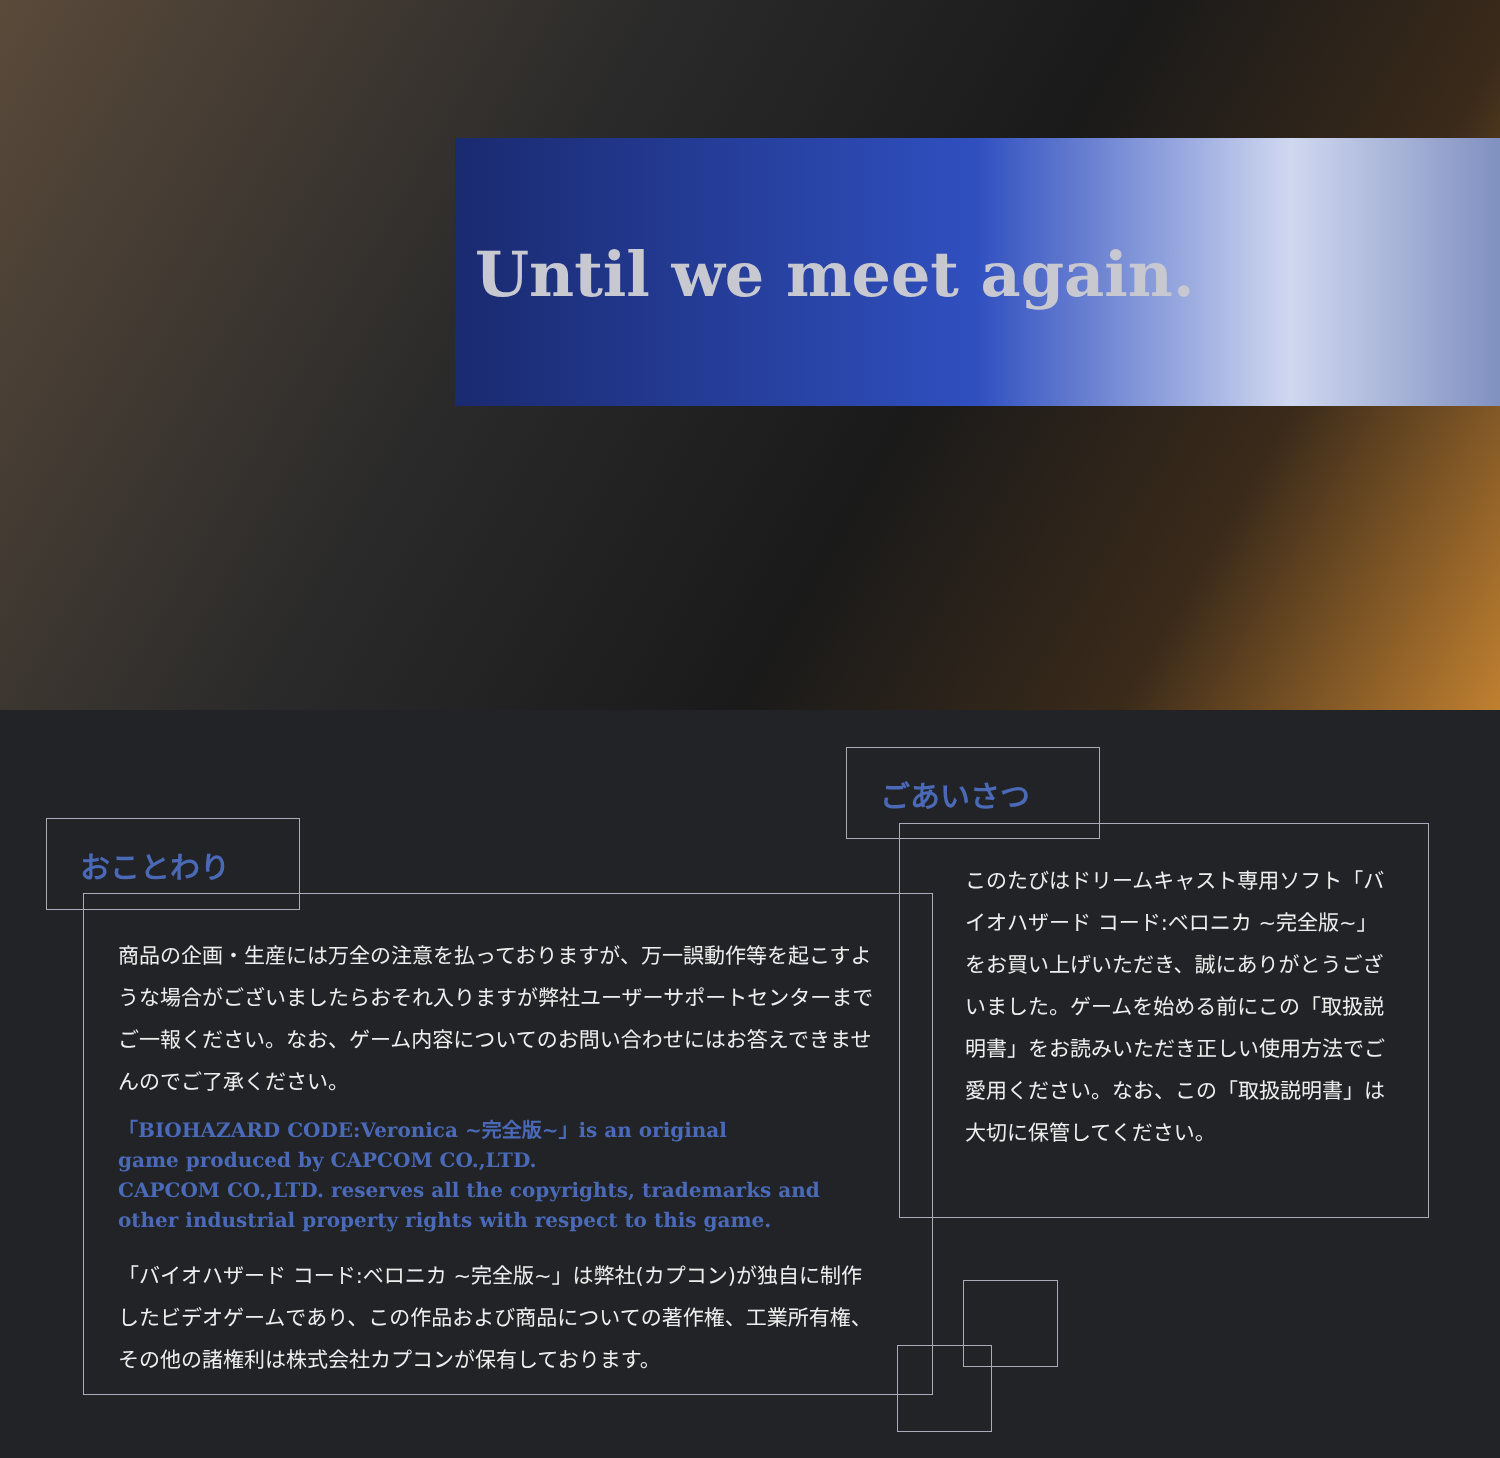Until we meet again.
おことわり
ごあいさつ
商品の企画・生産には万全の注意を払っておりますが、万一誤動作等を起こすような場合がございましたらおそれ入りますが弊社ユーザーサポートセンターまでご一報ください。なお、ゲーム内容についてのお問い合わせにはお答えできませんのでご了承ください。
「BIOHAZARD CODE:Veronica ~完全版~」is an original
game produced by CAPCOM CO.,LTD.
CAPCOM CO.,LTD. reserves all the copyrights, trademarks and other industrial property rights with respect to this game.
「バイオハザード コード:ベロニカ ~完全版~」は弊社(カプコン)が独自に制作したビデオゲームであり、この作品および商品についての著作権、工業所有権、その他の諸権利は株式会社カプコンが保有しております。
このたびはドリームキャスト専用ソフト「バイオハザード コード:ベロニカ ~完全版~」をお買い上げいただき、誠にありがとうございました。ゲームを始める前にこの「取扱説明書」をお読みいただき正しい使用方法でご愛用ください。なお、この「取扱説明書」は大切に保管してください。